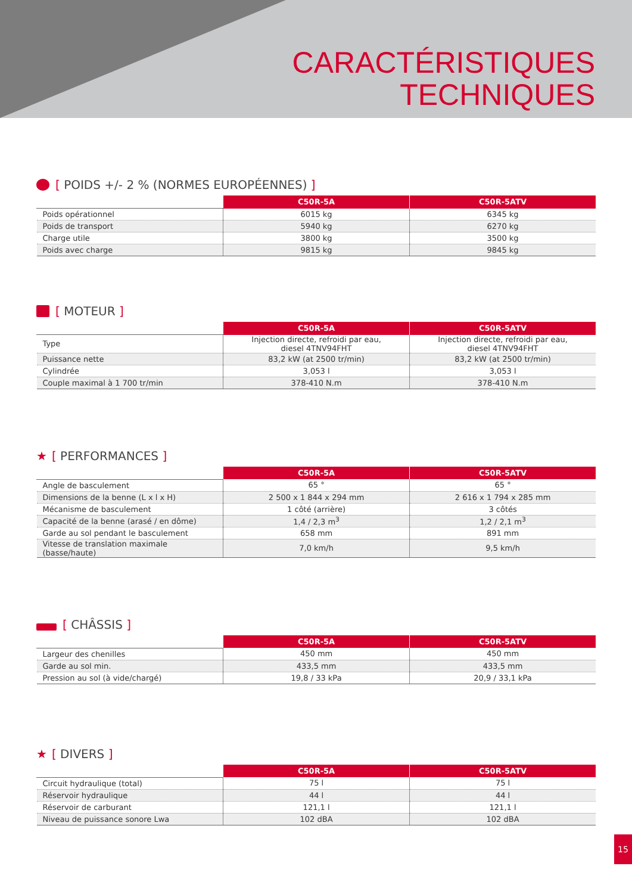CARACTÉRISTIQUES
TECHNIQUES
[ POIDS +/- 2 % (NORMES EUROPÉENNES) ]
| | C50R-5A | C50R-5ATV |
| --- | --- | --- |
| Poids opérationnel | 6015 kg | 6345 kg |
| Poids de transport | 5940 kg | 6270 kg |
| Charge utile | 3800 kg | 3500 kg |
| Poids avec charge | 9815 kg | 9845 kg |
[ MOTEUR ]
| | C50R-5A | C50R-5ATV |
| --- | --- | --- |
| Type | Injection directe, refroidi par eau, diesel 4TNV94FHT | Injection directe, refroidi par eau, diesel 4TNV94FHT |
| Puissance nette | 83,2 kW (at 2500 tr/min) | 83,2 kW (at 2500 tr/min) |
| Cylindrée | 3,053 l | 3,053 l |
| Couple maximal à 1 700 tr/min | 378-410 N.m | 378-410 N.m |
★ [ PERFORMANCES ]
| | C50R-5A | C50R-5ATV |
| --- | --- | --- |
| Angle de basculement | 65 ° | 65 ° |
| Dimensions de la benne (L x l x H) | 2 500 x 1 844 x 294 mm | 2 616 x 1 794 x 285 mm |
| Mécanisme de basculement | 1 côté (arrière) | 3 côtés |
| Capacité de la benne (arasé / en dôme) | 1,4 / 2,3 m<sup>3</sup> | 1,2 / 2,1 m<sup>3</sup> |
| Garde au sol pendant le basculement | 658 mm | 891 mm |
| Vitesse de translation maximale (basse/haute) | 7,0 km/h | 9,5 km/h |
[ CHÂSSIS ]
| | C50R-5A | C50R-5ATV |
| --- | --- | --- |
| Largeur des chenilles | 450 mm | 450 mm |
| Garde au sol min. | 433,5 mm | 433,5 mm |
| Pression au sol (à vide/chargé) | 19,8 / 33 kPa | 20,9 / 33,1 kPa |
★ [ DIVERS ]
| | C50R-5A | C50R-5ATV |
| --- | --- | --- |
| Circuit hydraulique (total) | 75 l | 75 l |
| Réservoir hydraulique | 44 l | 44 l |
| Réservoir de carburant | 121,1 l | 121,1 l |
| Niveau de puissance sonore Lwa | 102 dBA | 102 dBA |
15